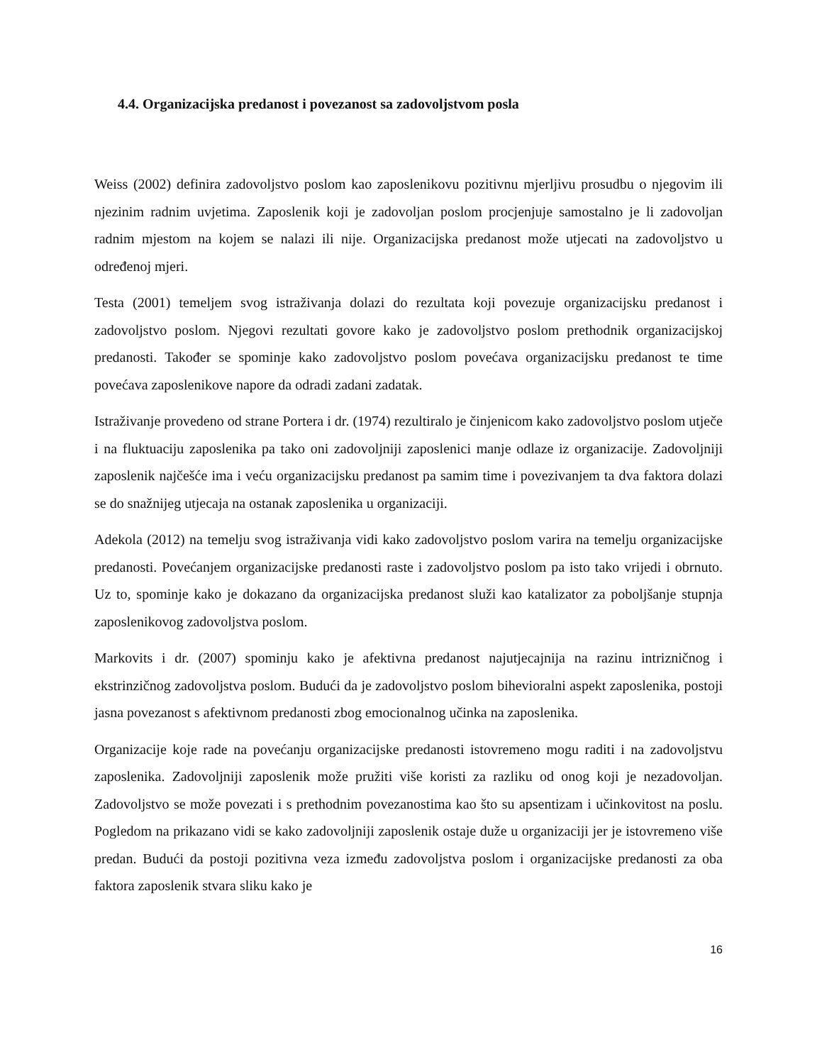4.4. Organizacijska predanost i povezanost sa zadovoljstvom posla
Weiss (2002) definira zadovoljstvo poslom kao zaposlenikovu pozitivnu mjerljivu prosudbu o njegovim ili njezinim radnim uvjetima. Zaposlenik koji je zadovoljan poslom procjenjuje samostalno je li zadovoljan radnim mjestom na kojem se nalazi ili nije. Organizacijska predanost može utjecati na zadovoljstvo u određenoj mjeri.
Testa (2001) temeljem svog istraživanja dolazi do rezultata koji povezuje organizacijsku predanost i zadovoljstvo poslom. Njegovi rezultati govore kako je zadovoljstvo poslom prethodnik organizacijskoj predanosti. Također se spominje kako zadovoljstvo poslom povećava organizacijsku predanost te time povećava zaposlenikove napore da odradi zadani zadatak.
Istraživanje provedeno od strane Portera i dr. (1974) rezultiralo je činjenicom kako zadovoljstvo poslom utječe i na fluktuaciju zaposlenika pa tako oni zadovoljniji zaposlenici manje odlaze iz organizacije. Zadovoljniji zaposlenik najčešće ima i veću organizacijsku predanost pa samim time i povezivanjem ta dva faktora dolazi se do snažnijeg utjecaja na ostanak zaposlenika u organizaciji.
Adekola (2012) na temelju svog istraživanja vidi kako zadovoljstvo poslom varira na temelju organizacijske predanosti. Povećanjem organizacijske predanosti raste i zadovoljstvo poslom pa isto tako vrijedi i obrnuto. Uz to, spominje kako je dokazano da organizacijska predanost služi kao katalizator za poboljšanje stupnja zaposlenikovog zadovoljstva poslom.
Markovits i dr. (2007) spominju kako je afektivna predanost najutjecajnija na razinu intrizničnog i ekstrinzičnog zadovoljstva poslom. Budući da je zadovoljstvo poslom bihevioralni aspekt zaposlenika, postoji jasna povezanost s afektivnom predanosti zbog emocionalnog učinka na zaposlenika.
Organizacije koje rade na povećanju organizacijske predanosti istovremeno mogu raditi i na zadovoljstvu zaposlenika. Zadovoljniji zaposlenik može pružiti više koristi za razliku od onog koji je nezadovoljan. Zadovoljstvo se može povezati i s prethodnim povezanostima kao što su apsentizam i učinkovitost na poslu. Pogledom na prikazano vidi se kako zadovoljniji zaposlenik ostaje duže u organizaciji jer je istovremeno više predan. Budući da postoji pozitivna veza između zadovoljstva poslom i organizacijske predanosti za oba faktora zaposlenik stvara sliku kako je
16